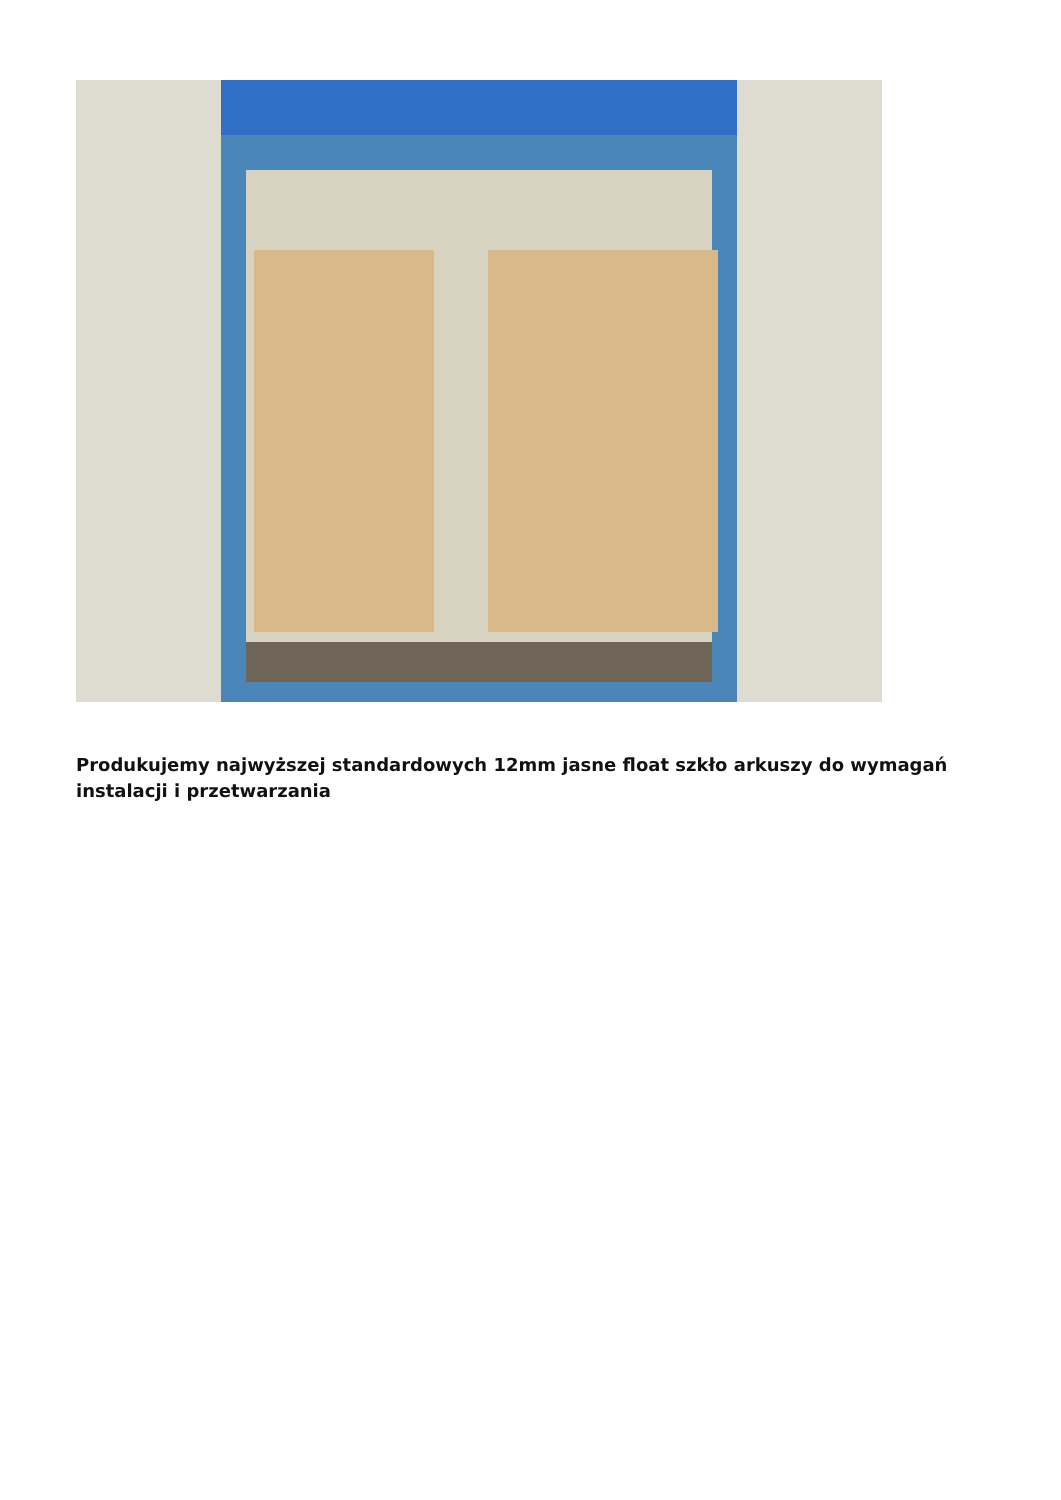Produkujemy najwyższej standardowych 12mm jasne float szkło arkuszy do wymagań instalacji i przetwarzania